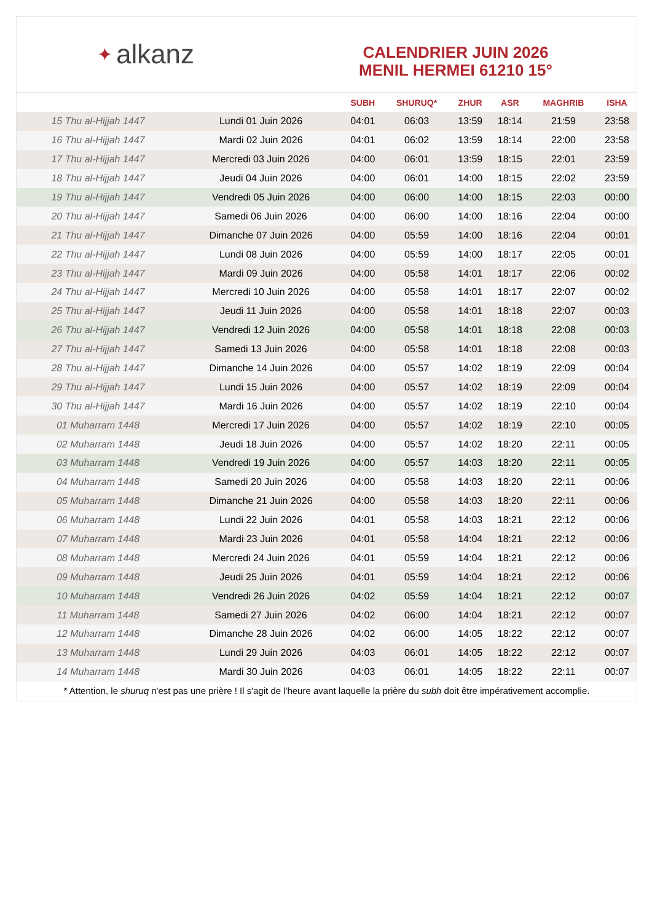✦ alkanz
CALENDRIER JUIN 2026
MENIL HERMEI 61210 15°
| | | SUBH | SHURUQ* | ZHUR | ASR | MAGHRIB | ISHA |
| --- | --- | --- | --- | --- | --- | --- | --- |
| 15 Thu al-Hijjah 1447 | Lundi 01 Juin 2026 | 04:01 | 06:03 | 13:59 | 18:14 | 21:59 | 23:58 |
| 16 Thu al-Hijjah 1447 | Mardi 02 Juin 2026 | 04:01 | 06:02 | 13:59 | 18:14 | 22:00 | 23:58 |
| 17 Thu al-Hijjah 1447 | Mercredi 03 Juin 2026 | 04:00 | 06:01 | 13:59 | 18:15 | 22:01 | 23:59 |
| 18 Thu al-Hijjah 1447 | Jeudi 04 Juin 2026 | 04:00 | 06:01 | 14:00 | 18:15 | 22:02 | 23:59 |
| 19 Thu al-Hijjah 1447 | Vendredi 05 Juin 2026 | 04:00 | 06:00 | 14:00 | 18:15 | 22:03 | 00:00 |
| 20 Thu al-Hijjah 1447 | Samedi 06 Juin 2026 | 04:00 | 06:00 | 14:00 | 18:16 | 22:04 | 00:00 |
| 21 Thu al-Hijjah 1447 | Dimanche 07 Juin 2026 | 04:00 | 05:59 | 14:00 | 18:16 | 22:04 | 00:01 |
| 22 Thu al-Hijjah 1447 | Lundi 08 Juin 2026 | 04:00 | 05:59 | 14:00 | 18:17 | 22:05 | 00:01 |
| 23 Thu al-Hijjah 1447 | Mardi 09 Juin 2026 | 04:00 | 05:58 | 14:01 | 18:17 | 22:06 | 00:02 |
| 24 Thu al-Hijjah 1447 | Mercredi 10 Juin 2026 | 04:00 | 05:58 | 14:01 | 18:17 | 22:07 | 00:02 |
| 25 Thu al-Hijjah 1447 | Jeudi 11 Juin 2026 | 04:00 | 05:58 | 14:01 | 18:18 | 22:07 | 00:03 |
| 26 Thu al-Hijjah 1447 | Vendredi 12 Juin 2026 | 04:00 | 05:58 | 14:01 | 18:18 | 22:08 | 00:03 |
| 27 Thu al-Hijjah 1447 | Samedi 13 Juin 2026 | 04:00 | 05:58 | 14:01 | 18:18 | 22:08 | 00:03 |
| 28 Thu al-Hijjah 1447 | Dimanche 14 Juin 2026 | 04:00 | 05:57 | 14:02 | 18:19 | 22:09 | 00:04 |
| 29 Thu al-Hijjah 1447 | Lundi 15 Juin 2026 | 04:00 | 05:57 | 14:02 | 18:19 | 22:09 | 00:04 |
| 30 Thu al-Hijjah 1447 | Mardi 16 Juin 2026 | 04:00 | 05:57 | 14:02 | 18:19 | 22:10 | 00:04 |
| 01 Muharram 1448 | Mercredi 17 Juin 2026 | 04:00 | 05:57 | 14:02 | 18:19 | 22:10 | 00:05 |
| 02 Muharram 1448 | Jeudi 18 Juin 2026 | 04:00 | 05:57 | 14:02 | 18:20 | 22:11 | 00:05 |
| 03 Muharram 1448 | Vendredi 19 Juin 2026 | 04:00 | 05:57 | 14:03 | 18:20 | 22:11 | 00:05 |
| 04 Muharram 1448 | Samedi 20 Juin 2026 | 04:00 | 05:58 | 14:03 | 18:20 | 22:11 | 00:06 |
| 05 Muharram 1448 | Dimanche 21 Juin 2026 | 04:00 | 05:58 | 14:03 | 18:20 | 22:11 | 00:06 |
| 06 Muharram 1448 | Lundi 22 Juin 2026 | 04:01 | 05:58 | 14:03 | 18:21 | 22:12 | 00:06 |
| 07 Muharram 1448 | Mardi 23 Juin 2026 | 04:01 | 05:58 | 14:04 | 18:21 | 22:12 | 00:06 |
| 08 Muharram 1448 | Mercredi 24 Juin 2026 | 04:01 | 05:59 | 14:04 | 18:21 | 22:12 | 00:06 |
| 09 Muharram 1448 | Jeudi 25 Juin 2026 | 04:01 | 05:59 | 14:04 | 18:21 | 22:12 | 00:06 |
| 10 Muharram 1448 | Vendredi 26 Juin 2026 | 04:02 | 05:59 | 14:04 | 18:21 | 22:12 | 00:07 |
| 11 Muharram 1448 | Samedi 27 Juin 2026 | 04:02 | 06:00 | 14:04 | 18:21 | 22:12 | 00:07 |
| 12 Muharram 1448 | Dimanche 28 Juin 2026 | 04:02 | 06:00 | 14:05 | 18:22 | 22:12 | 00:07 |
| 13 Muharram 1448 | Lundi 29 Juin 2026 | 04:03 | 06:01 | 14:05 | 18:22 | 22:12 | 00:07 |
| 14 Muharram 1448 | Mardi 30 Juin 2026 | 04:03 | 06:01 | 14:05 | 18:22 | 22:11 | 00:07 |
* Attention, le shuruq n'est pas une prière ! Il s'agit de l'heure avant laquelle la prière du subh doit être impérativement accomplie.